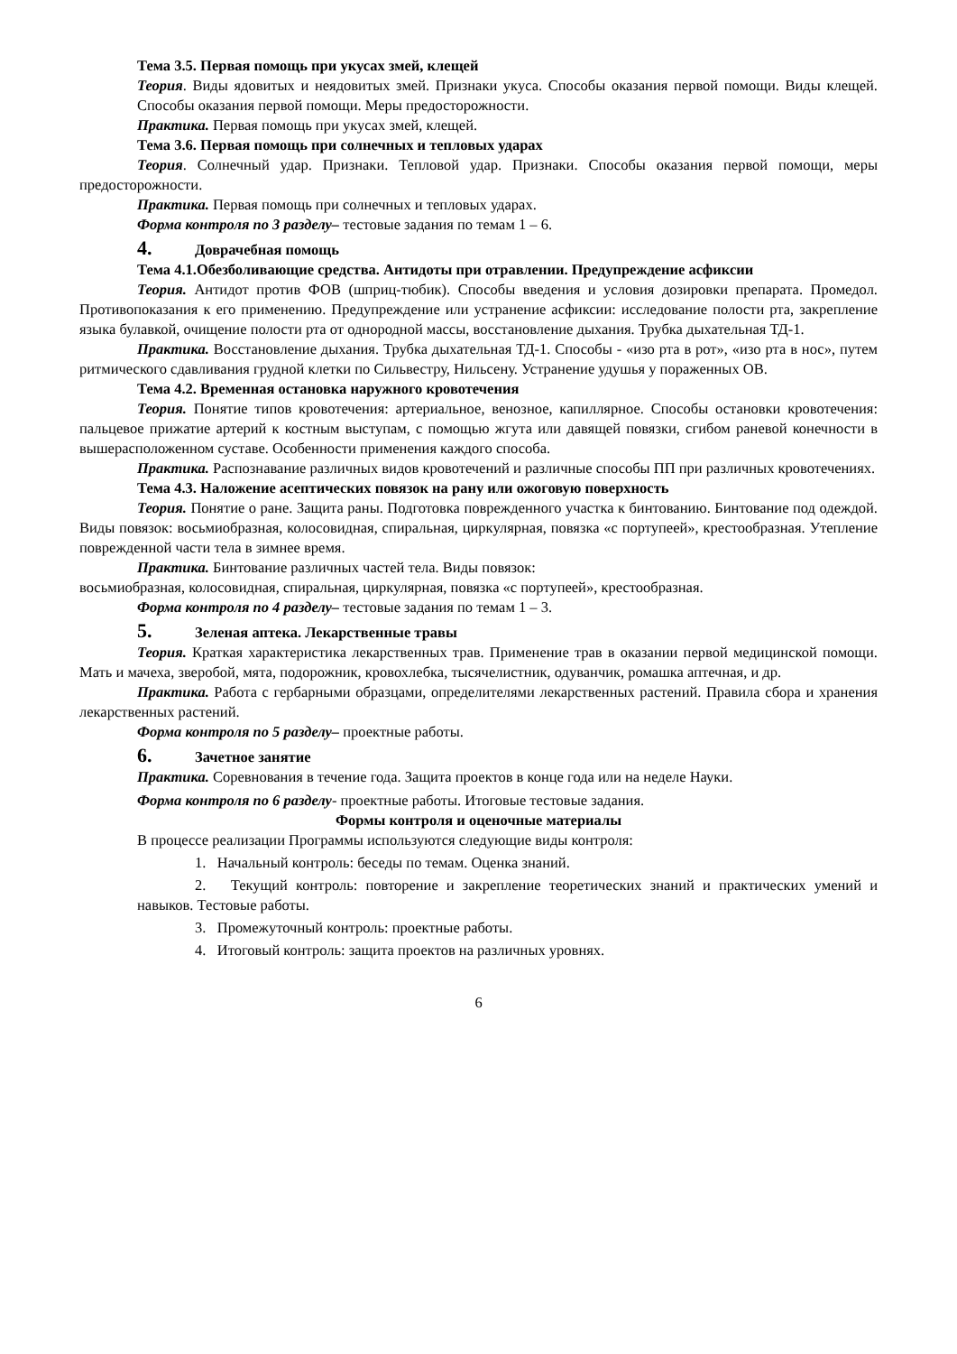Тема 3.5. Первая помощь при укусах змей, клещей
Теория. Виды ядовитых и неядовитых змей. Признаки укуса. Способы оказания первой помощи. Виды клещей. Способы оказания первой помощи. Меры предосторожности.
Практика. Первая помощь при укусах змей, клещей.
Тема 3.6. Первая помощь при солнечных и тепловых ударах
Теория. Солнечный удар. Признаки. Тепловой удар. Признаки. Способы оказания первой помощи, меры предосторожности.
Практика. Первая помощь при солнечных и тепловых ударах.
Форма контроля по 3 разделу– тестовые задания по темам 1 – 6.
4. Доврачебная помощь
Тема 4.1.Обезболивающие средства. Антидоты при отравлении. Предупреждение асфиксии
Теория. Антидот против ФОВ (шприц-тюбик). Способы введения и условия дозировки препарата. Промедол. Противопоказания к его применению. Предупреждение или устранение асфиксии: исследование полости рта, закрепление языка булавкой, очищение полости рта от однородной массы, восстановление дыхания. Трубка дыхательная ТД-1.
Практика. Восстановление дыхания. Трубка дыхательная ТД-1. Способы - «изо рта в рот», «изо рта в нос», путем ритмического сдавливания грудной клетки по Сильвестру, Нильсену. Устранение удушья у пораженных ОВ.
Тема 4.2. Временная остановка наружного кровотечения
Теория. Понятие типов кровотечения: артериальное, венозное, капиллярное. Способы остановки кровотечения: пальцевое прижатие артерий к костным выступам, с помощью жгута или давящей повязки, сгибом раневой конечности в вышерасположенном суставе. Особенности применения каждого способа.
Практика. Распознавание различных видов кровотечений и различные способы ПП при различных кровотечениях.
Тема 4.3. Наложение асептических повязок на рану или ожоговую поверхность
Теория. Понятие о ране. Защита раны. Подготовка поврежденного участка к бинтованию. Бинтование под одеждой. Виды повязок: восьмиобразная, колосовидная, спиральная, циркулярная, повязка «с портупеей», крестообразная. Утепление поврежденной части тела в зимнее время.
Практика. Бинтование различных частей тела. Виды повязок:
восьмиобразная, колосовидная, спиральная, циркулярная, повязка «с портупеей», крестообразная.
Форма контроля по 4 разделу– тестовые задания по темам 1 – 3.
5. Зеленая аптека. Лекарственные травы
Теория. Краткая характеристика лекарственных трав. Применение трав в оказании первой медицинской помощи. Мать и мачеха, зверобой, мята, подорожник, кровохлебка, тысячелистник, одуванчик, ромашка аптечная, и др.
Практика. Работа с гербарными образцами, определителями лекарственных растений. Правила сбора и хранения лекарственных растений.
Форма контроля по 5 разделу– проектные работы.
6. Зачетное занятие
Практика. Соревнования в течение года. Защита проектов в конце года или на неделе Науки.
Форма контроля по 6 разделу- проектные работы. Итоговые тестовые задания.
Формы контроля и оценочные материалы
В процессе реализации Программы используются следующие виды контроля:
1. Начальный контроль: беседы по темам. Оценка знаний.
2. Текущий контроль: повторение и закрепление теоретических знаний и практических умений и навыков. Тестовые работы.
3. Промежуточный контроль: проектные работы.
4. Итоговый контроль: защита проектов на различных уровнях.
6